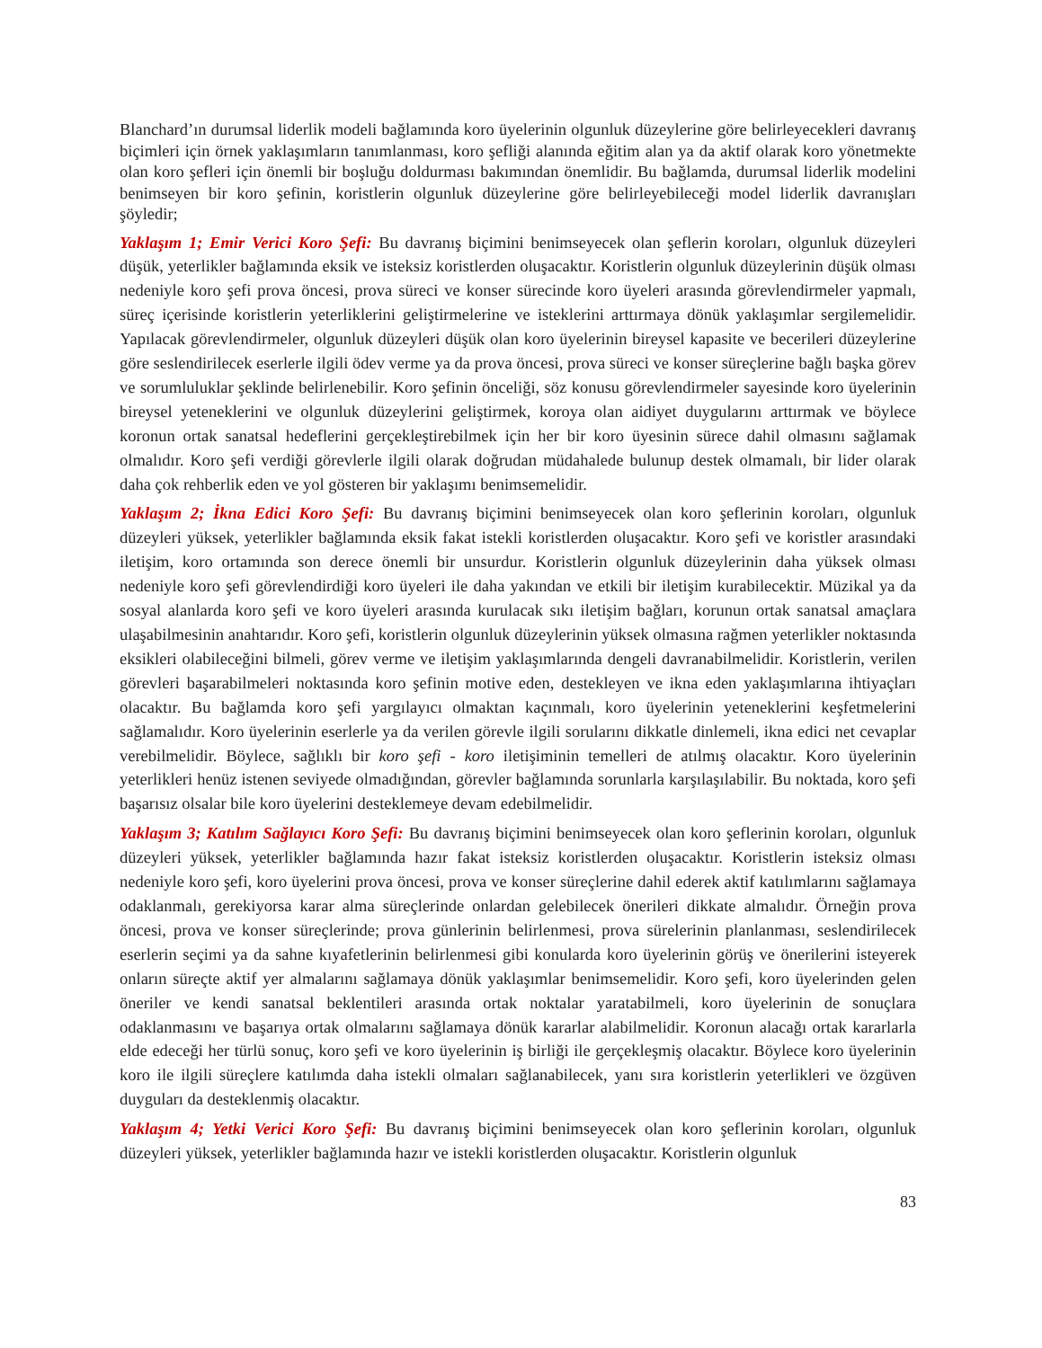Blanchard’ın durumsal liderlik modeli bağlamında koro üyelerinin olgunluk düzeylerine göre belirleyecekleri davranış biçimleri için örnek yaklaşımların tanımlanması, koro şefliği alanında eğitim alan ya da aktif olarak koro yönetmekte olan koro şefleri için önemli bir boşluğu doldurması bakımından önemlidir. Bu bağlamda, durumsal liderlik modelini benimseyen bir koro şefinin, koristlerin olgunluk düzeylerine göre belirleyebileceği model liderlik davranışları şöyledir;
Yaklaşım 1; Emir Verici Koro Şefi: Bu davranış biçimini benimseyecek olan şeflerin koroları, olgunluk düzeyleri düşük, yeterlikler bağlamında eksik ve isteksiz koristlerden oluşacaktır. Koristlerin olgunluk düzeylerinin düşük olması nedeniyle koro şefi prova öncesi, prova süreci ve konser sürecinde koro üyeleri arasında görevlendirmeler yapmalı, süreç içerisinde koristlerin yeterliklerini geliştirmelerine ve isteklerini arttırmaya dönük yaklaşımlar sergilemelidir. Yapılacak görevlendirmeler, olgunluk düzeyleri düşük olan koro üyelerinin bireysel kapasite ve becerileri düzeylerine göre seslendirilecek eserlerle ilgili ödev verme ya da prova öncesi, prova süreci ve konser süreçlerine bağlı başka görev ve sorumluluklar şeklinde belirlenebilir. Koro şefinin önceliği, söz konusu görevlendirmeler sayesinde koro üyelerinin bireysel yeteneklerini ve olgunluk düzeylerini geliştirmek, koroya olan aidiyet duygularını arttırmak ve böylece koronun ortak sanatsal hedeflerini gerçekleştirebilmek için her bir koro üyesinin sürece dahil olmasını sağlamak olmalıdır. Koro şefi verdiği görevlerle ilgili olarak doğrudan müdahalede bulunup destek olmamalı, bir lider olarak daha çok rehberlik eden ve yol gösteren bir yaklaşımı benimsemelidir.
Yaklaşım 2; İkna Edici Koro Şefi: Bu davranış biçimini benimseyecek olan koro şeflerinin koroları, olgunluk düzeyleri yüksek, yeterlikler bağlamında eksik fakat istekli koristlerden oluşacaktır. Koro şefi ve koristler arasındaki iletişim, koro ortamında son derece önemli bir unsurdur. Koristlerin olgunluk düzeylerinin daha yüksek olması nedeniyle koro şefi görevlendirdiği koro üyeleri ile daha yakından ve etkili bir iletişim kurabilecektir. Müzikal ya da sosyal alanlarda koro şefi ve koro üyeleri arasında kurulacak sıkı iletişim bağları, korunun ortak sanatsal amaçlara ulaşabilmesinin anahtarıdır. Koro şefi, koristlerin olgunluk düzeylerinin yüksek olmasına rağmen yeterlikler noktasında eksikleri olabileceğini bilmeli, görev verme ve iletişim yaklaşımlarında dengeli davranabilmelidir. Koristlerin, verilen görevleri başarabilmeleri noktasında koro şefinin motive eden, destekleyen ve ikna eden yaklaşımlarına ihtiyaçları olacaktır. Bu bağlamda koro şefi yargılayıcı olmaktan kaçınmalı, koro üyelerinin yeteneklerini keşfetmelerini sağlamalıdır. Koro üyelerinin eserlerle ya da verilen görevle ilgili sorularını dikkatle dinlemeli, ikna edici net cevaplar verebilmelidir. Böylece, sağlıklı bir koro şefi - koro iletişiminin temelleri de atılmış olacaktır. Koro üyelerinin yeterlikleri henüz istenen seviyede olmadığından, görevler bağlamında sorunlarla karşılaşılabilir. Bu noktada, koro şefi başarısız olsalar bile koro üyelerini desteklemeye devam edebilmelidir.
Yaklaşım 3; Katılım Sağlayıcı Koro Şefi: Bu davranış biçimini benimseyecek olan koro şeflerinin koroları, olgunluk düzeyleri yüksek, yeterlikler bağlamında hazır fakat isteksiz koristlerden oluşacaktır. Koristlerin isteksiz olması nedeniyle koro şefi, koro üyelerini prova öncesi, prova ve konser süreçlerine dahil ederek aktif katılımlarını sağlamaya odaklanmalı, gerekiyorsa karar alma süreçlerinde onlardan gelebilecek önerileri dikkate almalıdır. Örneğin prova öncesi, prova ve konser süreçlerinde; prova günlerinin belirlenmesi, prova sürelerinin planlanması, seslendirilecek eserlerin seçimi ya da sahne kıyafetlerinin belirlenmesi gibi konularda koro üyelerinin görüş ve önerilerini isteyerek onların süreçte aktif yer almalarını sağlamaya dönük yaklaşımlar benimsemelidir. Koro şefi, koro üyelerinden gelen öneriler ve kendi sanatsal beklentileri arasında ortak noktalar yaratabilmeli, koro üyelerinin de sonuçlara odaklanmasını ve başarıya ortak olmalarını sağlamaya dönük kararlar alabilmelidir. Koronun alacağı ortak kararlarla elde edeceği her türlü sonuç, koro şefi ve koro üyelerinin iş birliği ile gerçekleşmiş olacaktır. Böylece koro üyelerinin koro ile ilgili süreçlere katılımda daha istekli olmaları sağlanabilecek, yanı sıra koristlerin yeterlikleri ve özgüven duyguları da desteklenmiş olacaktır.
Yaklaşım 4; Yetki Verici Koro Şefi: Bu davranış biçimini benimseyecek olan koro şeflerinin koroları, olgunluk düzeyleri yüksek, yeterlikler bağlamında hazır ve istekli koristlerden oluşacaktır. Koristlerin olgunluk
83